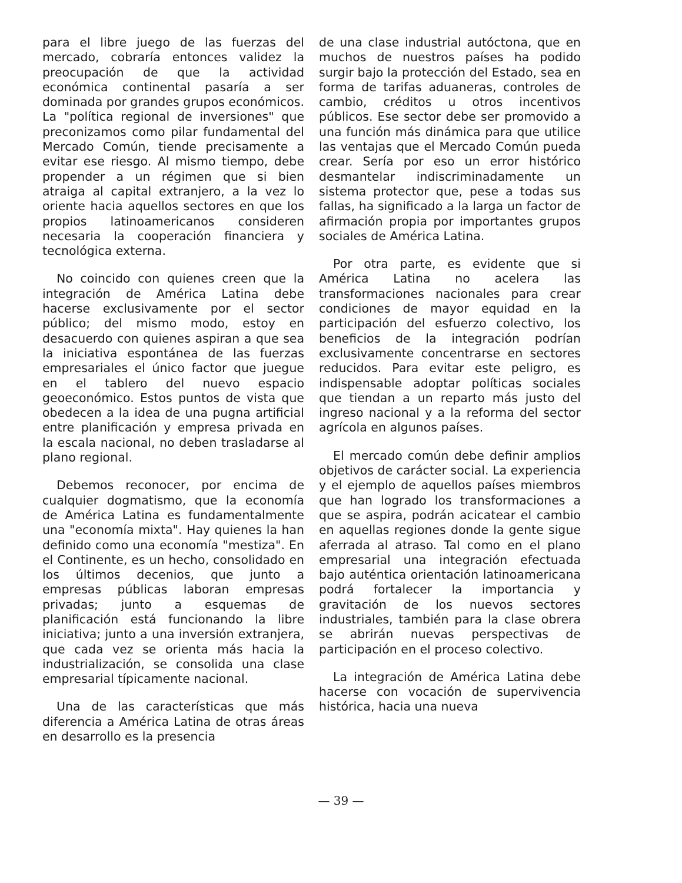para el libre juego de las fuerzas del mercado, cobraría entonces validez la preocupación de que la actividad económica continental pasaría a ser dominada por grandes grupos económicos. La "política regional de inversiones" que preconizamos como pilar fundamental del Mercado Común, tiende precisamente a evitar ese riesgo. Al mismo tiempo, debe propender a un régimen que si bien atraiga al capital extranjero, a la vez lo oriente hacia aquellos sectores en que los propios latinoamericanos consideren necesaria la cooperación financiera y tecnológica externa.
No coincido con quienes creen que la integración de América Latina debe hacerse exclusivamente por el sector público; del mismo modo, estoy en desacuerdo con quienes aspiran a que sea la iniciativa espontánea de las fuerzas empresariales el único factor que juegue en el tablero del nuevo espacio geoeconómico. Estos puntos de vista que obedecen a la idea de una pugna artificial entre planificación y empresa privada en la escala nacional, no deben trasladarse al plano regional.
Debemos reconocer, por encima de cualquier dogmatismo, que la economía de América Latina es fundamentalmente una "economía mixta". Hay quienes la han definido como una economía "mestiza". En el Continente, es un hecho, consolidado en los últimos decenios, que junto a empresas públicas laboran empresas privadas; junto a esquemas de planificación está funcionando la libre iniciativa; junto a una inversión extranjera, que cada vez se orienta más hacia la industrialización, se consolida una clase empresarial típicamente nacional.
Una de las características que más diferencia a América Latina de otras áreas en desarrollo es la presencia
de una clase industrial autóctona, que en muchos de nuestros países ha podido surgir bajo la protección del Estado, sea en forma de tarifas aduaneras, controles de cambio, créditos u otros incentivos públicos. Ese sector debe ser promovido a una función más dinámica para que utilice las ventajas que el Mercado Común pueda crear. Sería por eso un error histórico desmantelar indiscriminadamente un sistema protector que, pese a todas sus fallas, ha significado a la larga un factor de afirmación propia por importantes grupos sociales de América Latina.
Por otra parte, es evidente que si América Latina no acelera las transformaciones nacionales para crear condiciones de mayor equidad en la participación del esfuerzo colectivo, los beneficios de la integración podrían exclusivamente concentrarse en sectores reducidos. Para evitar este peligro, es indispensable adoptar políticas sociales que tiendan a un reparto más justo del ingreso nacional y a la reforma del sector agrícola en algunos países.
El mercado común debe definir amplios objetivos de carácter social. La experiencia y el ejemplo de aquellos países miembros que han logrado los transformaciones a que se aspira, podrán acicatear el cambio en aquellas regiones donde la gente sigue aferrada al atraso. Tal como en el plano empresarial una integración efectuada bajo auténtica orientación latinoamericana podrá fortalecer la importancia y gravitación de los nuevos sectores industriales, también para la clase obrera se abrirán nuevas perspectivas de participación en el proceso colectivo.
La integración de América Latina debe hacerse con vocación de supervivencia histórica, hacia una nueva
— 39 —